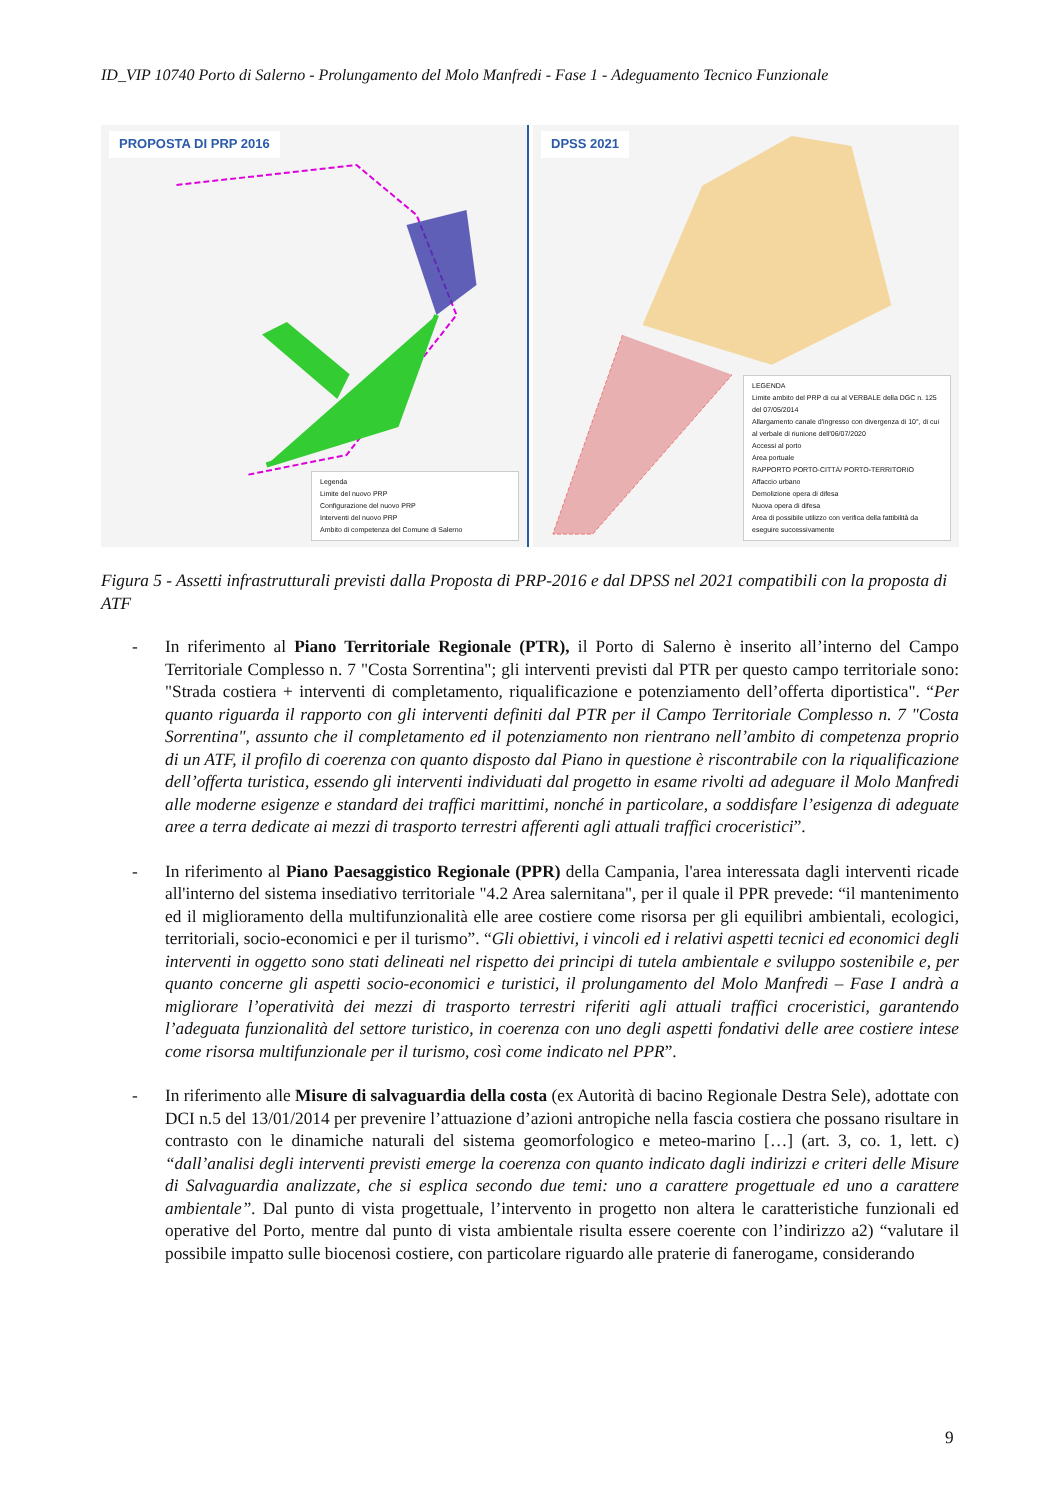ID_VIP 10740 Porto di Salerno - Prolungamento del Molo Manfredi - Fase 1 - Adeguamento Tecnico Funzionale
PROPOSTA DI PRP 2016
Legenda
Limite del nuovo PRP
Configurazione del nuovo PRP
Interventi del nuovo PRP
Ambito di competenza del Comune di Salerno
DPSS 2021
LEGENDA
Limite ambito del PRP di cui al VERBALE della DGC n. 125 del 07/05/2014
Allargamento canale d'ingresso con divergenza di 10°, di cui al verbale di riunione dell'06/07/2020
Accessi al porto
Area portuale
RAPPORTO PORTO-CITTÀ/ PORTO-TERRITORIO
Affaccio urbano
Demolizione opera di difesa
Nuova opera di difesa
Area di possibile utilizzo con verifica della fattibilità da eseguire successivamente
Figura 5 - Assetti infrastrutturali previsti dalla Proposta di PRP-2016 e dal DPSS nel 2021 compatibili con la proposta di ATF
- In riferimento al Piano Territoriale Regionale (PTR), il Porto di Salerno è inserito all’interno del Campo Territoriale Complesso n. 7 "Costa Sorrentina"; gli interventi previsti dal PTR per questo campo territoriale sono: "Strada costiera + interventi di completamento, riqualificazione e potenziamento dell’offerta diportistica". “Per quanto riguarda il rapporto con gli interventi definiti dal PTR per il Campo Territoriale Complesso n. 7 "Costa Sorrentina", assunto che il completamento ed il potenziamento non rientrano nell’ambito di competenza proprio di un ATF, il profilo di coerenza con quanto disposto dal Piano in questione è riscontrabile con la riqualificazione dell’offerta turistica, essendo gli interventi individuati dal progetto in esame rivolti ad adeguare il Molo Manfredi alle moderne esigenze e standard dei traffici marittimi, nonché in particolare, a soddisfare l’esigenza di adeguate aree a terra dedicate ai mezzi di trasporto terrestri afferenti agli attuali traffici croceristici”.
- In riferimento al Piano Paesaggistico Regionale (PPR) della Campania, l'area interessata dagli interventi ricade all'interno del sistema insediativo territoriale "4.2 Area salernitana", per il quale il PPR prevede: “il mantenimento ed il miglioramento della multifunzionalità elle aree costiere come risorsa per gli equilibri ambientali, ecologici, territoriali, socio-economici e per il turismo”. “Gli obiettivi, i vincoli ed i relativi aspetti tecnici ed economici degli interventi in oggetto sono stati delineati nel rispetto dei principi di tutela ambientale e sviluppo sostenibile e, per quanto concerne gli aspetti socio-economici e turistici, il prolungamento del Molo Manfredi – Fase I andrà a migliorare l’operatività dei mezzi di trasporto terrestri riferiti agli attuali traffici croceristici, garantendo l’adeguata funzionalità del settore turistico, in coerenza con uno degli aspetti fondativi delle aree costiere intese come risorsa multifunzionale per il turismo, così come indicato nel PPR”.
- In riferimento alle Misure di salvaguardia della costa (ex Autorità di bacino Regionale Destra Sele), adottate con DCI n.5 del 13/01/2014 per prevenire l’attuazione d’azioni antropiche nella fascia costiera che possano risultare in contrasto con le dinamiche naturali del sistema geomorfologico e meteo-marino […] (art. 3, co. 1, lett. c) “dall’analisi degli interventi previsti emerge la coerenza con quanto indicato dagli indirizzi e criteri delle Misure di Salvaguardia analizzate, che si esplica secondo due temi: uno a carattere progettuale ed uno a carattere ambientale”. Dal punto di vista progettuale, l’intervento in progetto non altera le caratteristiche funzionali ed operative del Porto, mentre dal punto di vista ambientale risulta essere coerente con l’indirizzo a2) “valutare il possibile impatto sulle biocenosi costiere, con particolare riguardo alle praterie di fanerogame, considerando
9